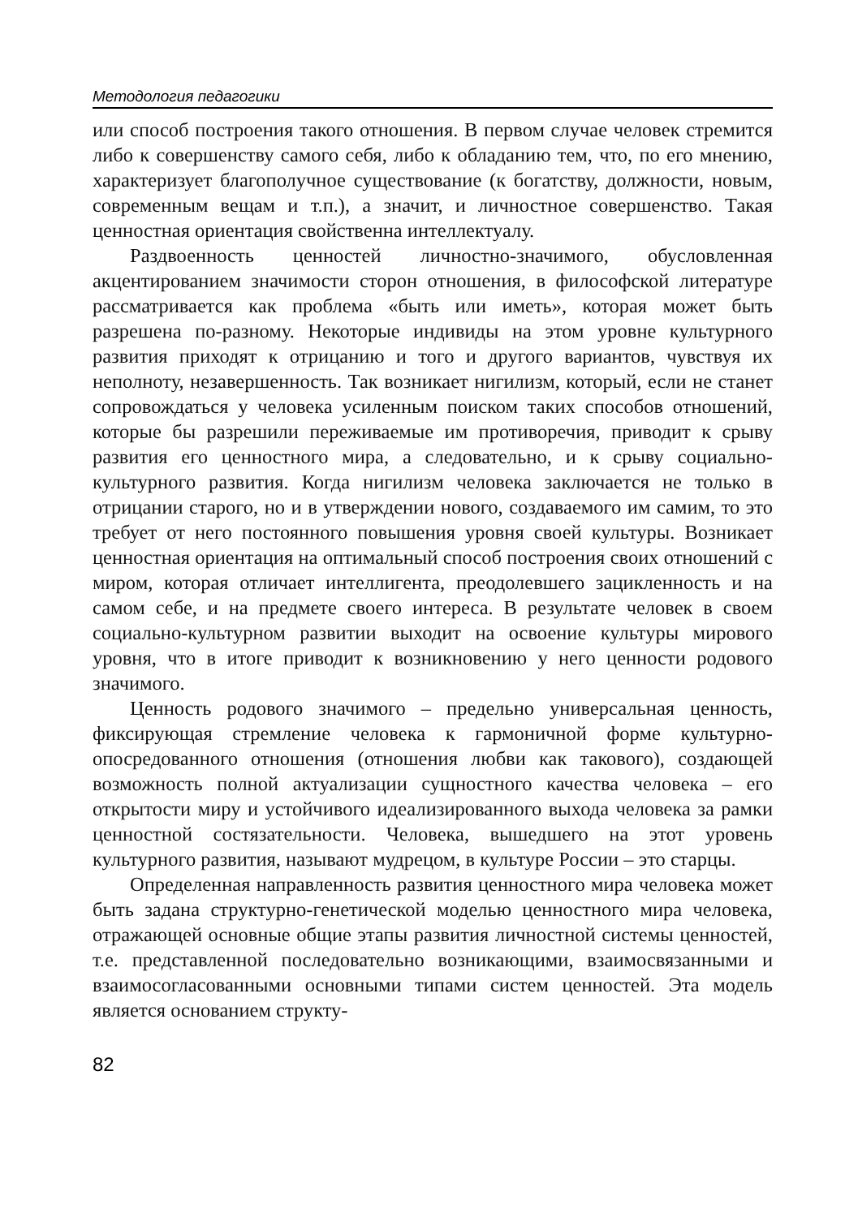Методология педагогики
или способ построения такого отношения. В первом случае человек стремится либо к совершенству самого себя, либо к обладанию тем, что, по его мнению, характеризует благополучное существование (к богатству, должности, новым, современным вещам и т.п.), а значит, и личностное совершенство. Такая ценностная ориентация свойственна интеллектуалу.
Раздвоенность ценностей личностно-значимого, обусловленная акцентированием значимости сторон отношения, в философской литературе рассматривается как проблема «быть или иметь», которая может быть разрешена по-разному. Некоторые индивиды на этом уровне культурного развития приходят к отрицанию и того и другого вариантов, чувствуя их неполноту, незавершенность. Так возникает нигилизм, который, если не станет сопровождаться у человека усиленным поиском таких способов отношений, которые бы разрешили переживаемые им противоречия, приводит к срыву развития его ценностного мира, а следовательно, и к срыву социально-культурного развития. Когда нигилизм человека заключается не только в отрицании старого, но и в утверждении нового, создаваемого им самим, то это требует от него постоянного повышения уровня своей культуры. Возникает ценностная ориентация на оптимальный способ построения своих отношений с миром, которая отличает интеллигента, преодолевшего зацикленность и на самом себе, и на предмете своего интереса. В результате человек в своем социально-культурном развитии выходит на освоение культуры мирового уровня, что в итоге приводит к возникновению у него ценности родового значимого.
Ценность родового значимого – предельно универсальная ценность, фиксирующая стремление человека к гармоничной форме культурно-опосредованного отношения (отношения любви как такового), создающей возможность полной актуализации сущностного качества человека – его открытости миру и устойчивого идеализированного выхода человека за рамки ценностной состязательности. Человека, вышедшего на этот уровень культурного развития, называют мудрецом, в культуре России – это старцы.
Определенная направленность развития ценностного мира человека может быть задана структурно-генетической моделью ценностного мира человека, отражающей основные общие этапы развития личностной системы ценностей, т.е. представленной последовательно возникающими, взаимосвязанными и взаимосогласованными основными типами систем ценностей. Эта модель является основанием структу-
82